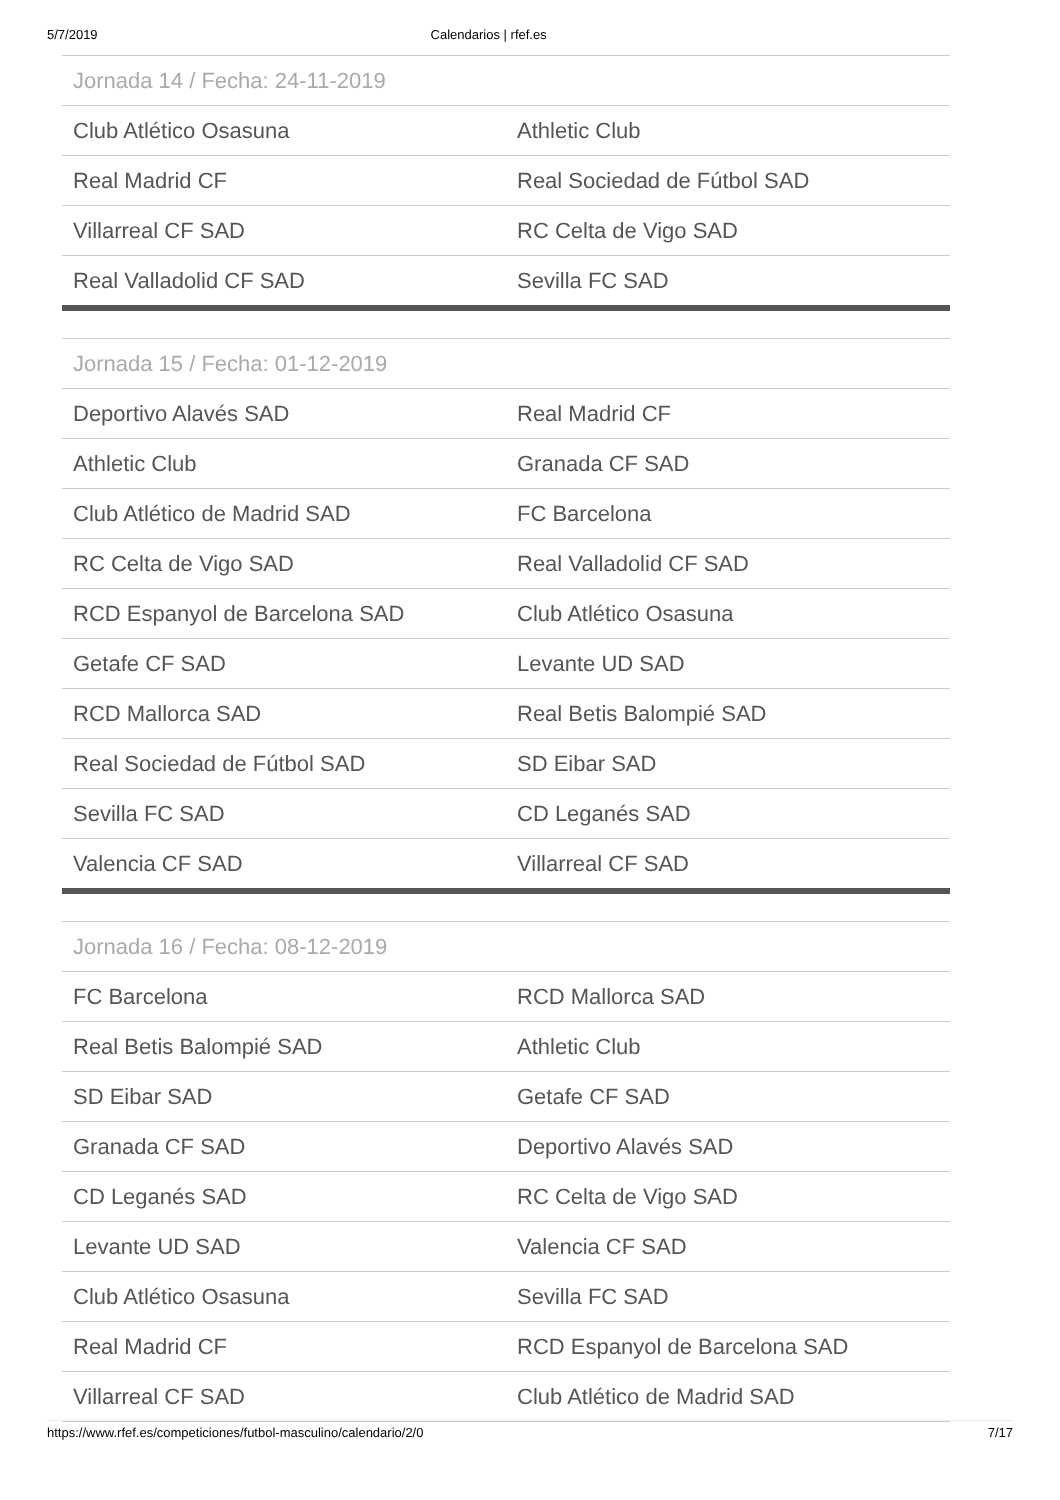5/7/2019 Calendarios | rfef.es
| Jornada 14 / Fecha: 24-11-2019 | |
| --- | --- |
| Club Atlético Osasuna | Athletic Club |
| Real Madrid CF | Real Sociedad de Fútbol SAD |
| Villarreal CF SAD | RC Celta de Vigo SAD |
| Real Valladolid CF SAD | Sevilla FC SAD |
| Jornada 15 / Fecha: 01-12-2019 | |
| --- | --- |
| Deportivo Alavés SAD | Real Madrid CF |
| Athletic Club | Granada CF SAD |
| Club Atlético de Madrid SAD | FC Barcelona |
| RC Celta de Vigo SAD | Real Valladolid CF SAD |
| RCD Espanyol de Barcelona SAD | Club Atlético Osasuna |
| Getafe CF SAD | Levante UD SAD |
| RCD Mallorca SAD | Real Betis Balompié SAD |
| Real Sociedad de Fútbol SAD | SD Eibar SAD |
| Sevilla FC SAD | CD Leganés SAD |
| Valencia CF SAD | Villarreal CF SAD |
| Jornada 16 / Fecha: 08-12-2019 | |
| --- | --- |
| FC Barcelona | RCD Mallorca SAD |
| Real Betis Balompié SAD | Athletic Club |
| SD Eibar SAD | Getafe CF SAD |
| Granada CF SAD | Deportivo Alavés SAD |
| CD Leganés SAD | RC Celta de Vigo SAD |
| Levante UD SAD | Valencia CF SAD |
| Club Atlético Osasuna | Sevilla FC SAD |
| Real Madrid CF | RCD Espanyol de Barcelona SAD |
| Villarreal CF SAD | Club Atlético de Madrid SAD |
https://www.rfef.es/competiciones/futbol-masculino/calendario/2/0 7/17